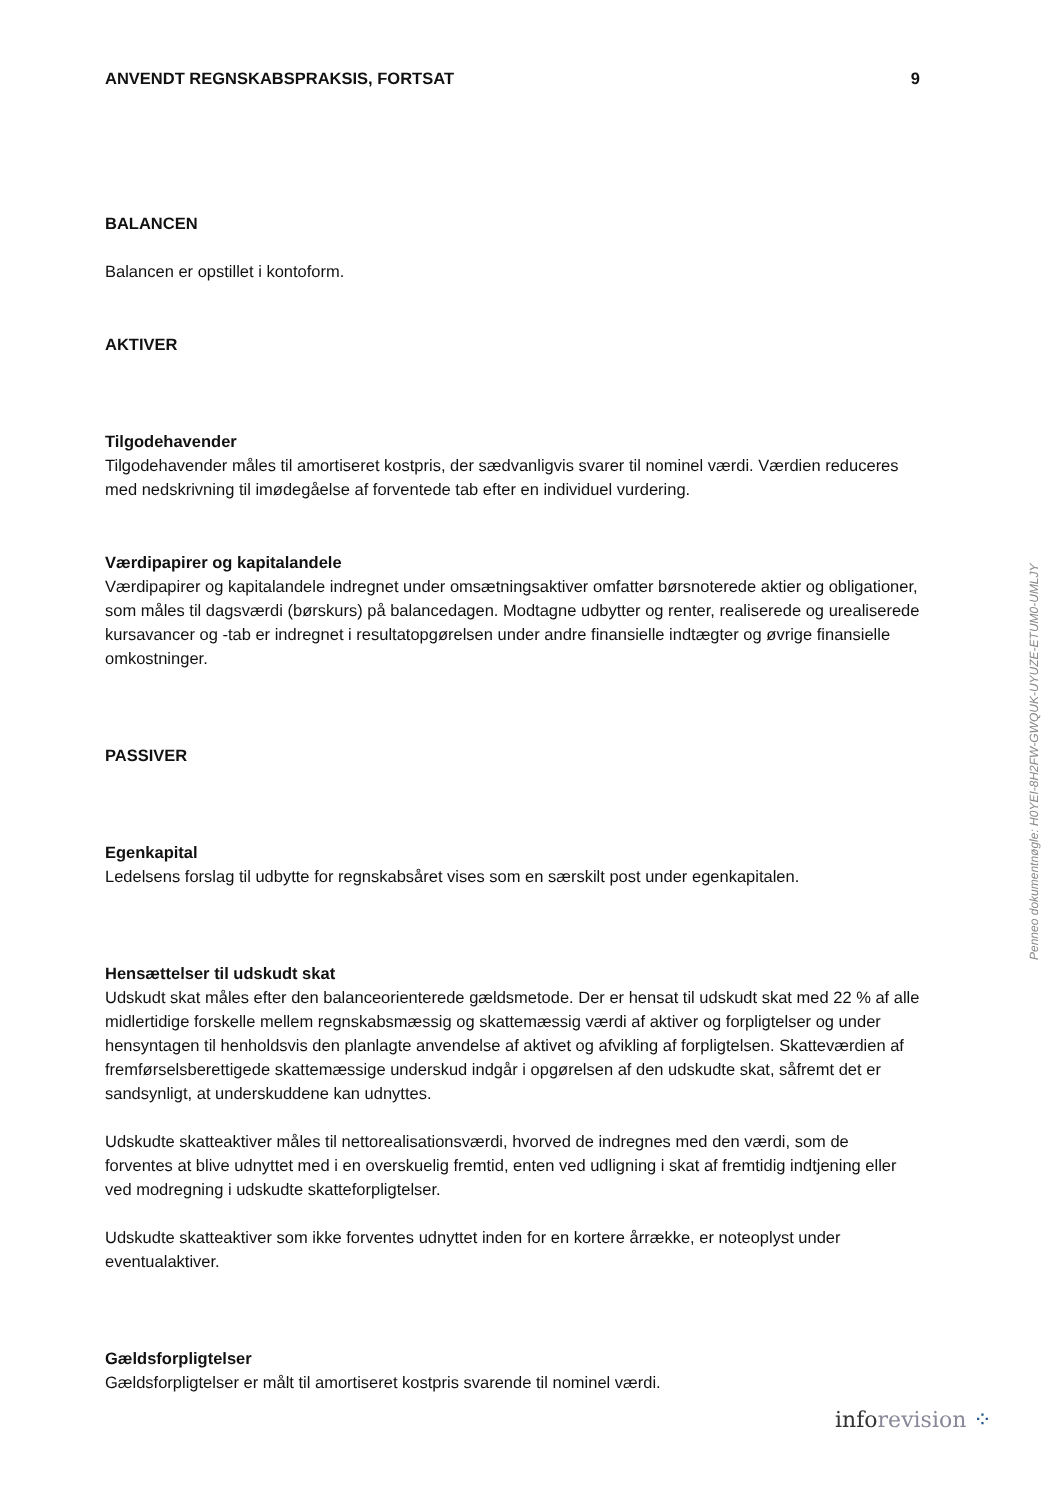ANVENDT REGNSKABSPRAKSIS, FORTSAT 9
BALANCEN
Balancen er opstillet i kontoform.
AKTIVER
Tilgodehavender
Tilgodehavender måles til amortiseret kostpris, der sædvanligvis svarer til nominel værdi. Værdien reduceres med nedskrivning til imødegåelse af forventede tab efter en individuel vurdering.
Værdipapirer og kapitalandele
Værdipapirer og kapitalandele indregnet under omsætningsaktiver omfatter børsnoterede aktier og obligationer, som måles til dagsværdi (børskurs) på balancedagen. Modtagne udbytter og renter, realiserede og urealiserede kursavancer og -tab er indregnet i resultatopgørelsen under andre finansielle indtægter og øvrige finansielle omkostninger.
PASSIVER
Egenkapital
Ledelsens forslag til udbytte for regnskabsåret vises som en særskilt post under egenkapitalen.
Hensættelser til udskudt skat
Udskudt skat måles efter den balanceorienterede gældsmetode. Der er hensat til udskudt skat med 22 % af alle midlertidige forskelle mellem regnskabsmæssig og skattemæssig værdi af aktiver og forpligtelser og under hensyntagen til henholdsvis den planlagte anvendelse af aktivet og afvikling af forpligtelsen. Skatteværdien af fremførselsberettigede skattemæssige underskud indgår i opgørelsen af den udskudte skat, såfremt det er sandsynligt, at underskuddene kan udnyttes.
Udskudte skatteaktiver måles til nettorealisationsværdi, hvorved de indregnes med den værdi, som de forventes at blive udnyttet med i en overskuelig fremtid, enten ved udligning i skat af fremtidig indtjening eller ved modregning i udskudte skatteforpligtelser.
Udskudte skatteaktiver som ikke forventes udnyttet inden for en kortere årrække, er noteoplyst under eventualaktiver.
Gældsforpligtelser
Gældsforpligtelser er målt til amortiseret kostpris svarende til nominel værdi.
Penneo dokumentnøgle: H0YEI-8H2FW-GWQUK-UYUZE-ETUM0-UMLJY
inforevision ⁘